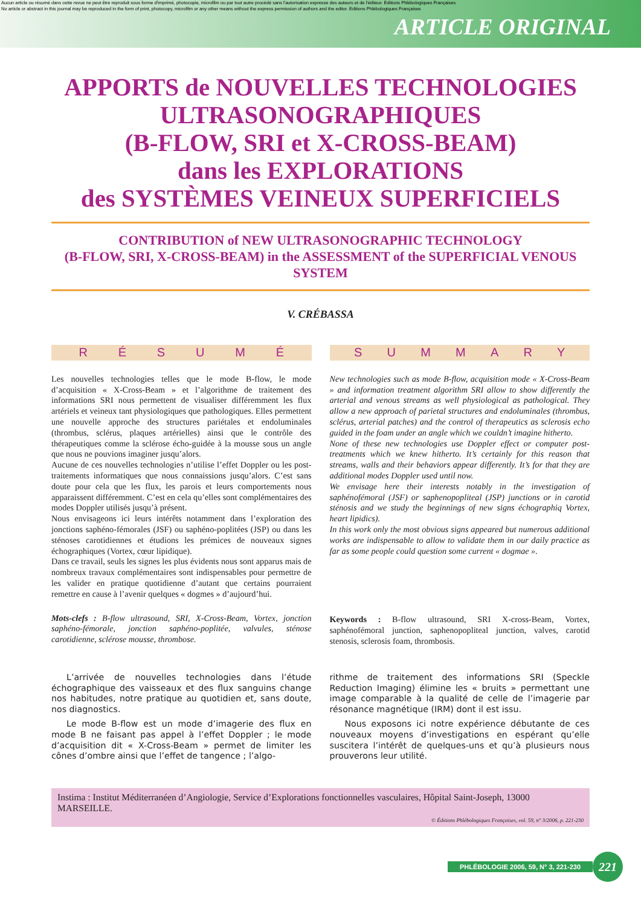Aucun article ou résumé dans cette revue ne peut être reproduit sous forme d'imprimé, photocopie, microfilm ou par tout autre procédé sans l'autorisation expresse des auteurs et de l'éditeur. Editions Phlébologiques Françaises
No article or abstract in this journal may be reproduced in the form of print, photocopy, microfilm or any other means without the express permission of authors and the editor. Editions Phlébologiques Françaises
ARTICLE ORIGINAL
APPORTS de NOUVELLES TECHNOLOGIES ULTRASONOGRAPHIQUES
(B-FLOW, SRI et X-CROSS-BEAM)
dans les EXPLORATIONS
des SYSTÈMES VEINEUX SUPERFICIELS
CONTRIBUTION of NEW ULTRASONOGRAPHIC TECHNOLOGY
(B-FLOW, SRI, X-CROSS-BEAM) in the ASSESSMENT of the SUPERFICIAL VENOUS SYSTEM
V. CRÉBASSA
RÉSUMÉ
Les nouvelles technologies telles que le mode B-flow, le mode d’acquisition « X-Cross-Beam » et l’algorithme de traitement des informations SRI nous permettent de visualiser différemment les flux artériels et veineux tant physiologiques que pathologiques. Elles permettent une nouvelle approche des structures pariétales et endoluminales (thrombus, sclérus, plaques artérielles) ainsi que le contrôle des thérapeutiques comme la sclérose écho-guidée à la mousse sous un angle que nous ne pouvions imaginer jusqu’alors.
Aucune de ces nouvelles technologies n’utilise l’effet Doppler ou les post-traitements informatiques que nous connaissions jusqu’alors. C’est sans doute pour cela que les flux, les parois et leurs comportements nous apparaissent différemment. C’est en cela qu’elles sont complémentaires des modes Doppler utilisés jusqu’à présent.
Nous envisageons ici leurs intérêts notamment dans l’exploration des jonctions saphéno-fémorales (JSF) ou saphéno-poplitées (JSP) ou dans les sténoses carotidiennes et étudions les prémices de nouveaux signes échographiques (Vortex, cœur lipidique).
Dans ce travail, seuls les signes les plus évidents nous sont apparus mais de nombreux travaux complémentaires sont indispensables pour permettre de les valider en pratique quotidienne d’autant que certains pourraient remettre en cause à l’avenir quelques « dogmes » d’aujourd’hui.
Mots-clefs : B-flow ultrasound, SRI, X-Cross-Beam, Vortex, jonction saphéno-fémorale, jonction saphéno-poplitée, valvules, sténose carotidienne, sclérose mousse, thrombose.
SUMMARY
New technologies such as mode B-flow, acquisition mode « X-Cross-Beam » and information treatment algorithm SRI allow to show differently the arterial and venous streams as well physiological as pathological. They allow a new approach of parietal structures and endoluminales (thrombus, sclérus, arterial patches) and the control of therapeutics as sclerosis echo guided in the foam under an angle which we couldn’t imagine hitherto.
None of these new technologies use Doppler effect or computer post-treatments which we knew hitherto. It’s certainly for this reason that streams, walls and their behaviors appear differently. It’s for that they are additional modes Doppler used until now.
We envisage here their interests notably in the investigation of saphénofémoral (JSF) or saphenopopliteal (JSP) junctions or in carotid sténosis and we study the beginnings of new signs échographiq Vortex, heart lipidics).
In this work only the most obvious signs appeared but numerous additional works are indispensable to allow to validate them in our daily practice as far as some people could question some current « dogmae ».
Keywords : B-flow ultrasound, SRI X-cross-Beam, Vortex, saphénofémoral junction, saphenopopliteal junction, valves, carotid stenosis, sclerosis foam, thrombosis.
L’arrivée de nouvelles technologies dans l’étude échographique des vaisseaux et des flux sanguins change nos habitudes, notre pratique au quotidien et, sans doute, nos diagnostics.
Le mode B-flow est un mode d’imagerie des flux en mode B ne faisant pas appel à l’effet Doppler ; le mode d’acquisition dit « X-Cross-Beam » permet de limiter les cônes d’ombre ainsi que l’effet de tangence ; l’algo-
rithme de traitement des informations SRI (Speckle Reduction Imaging) élimine les « bruits » permettant une image comparable à la qualité de celle de l’imagerie par résonance magnétique (IRM) dont il est issu.
Nous exposons ici notre expérience débutante de ces nouveaux moyens d’investigations en espérant qu’elle suscitera l’intérêt de quelques-uns et qu’à plusieurs nous prouverons leur utilité.
Instima : Institut Méditerranéen d’Angiologie, Service d’Explorations fonctionnelles vasculaires, Hôpital Saint-Joseph, 13000 MARSEILLE.
© Éditions Phlébologiques Françaises, vol. 59, n° 3/2006, p. 221-230
PHLÉBOLOGIE 2006, 59, N° 3, 221-230 221